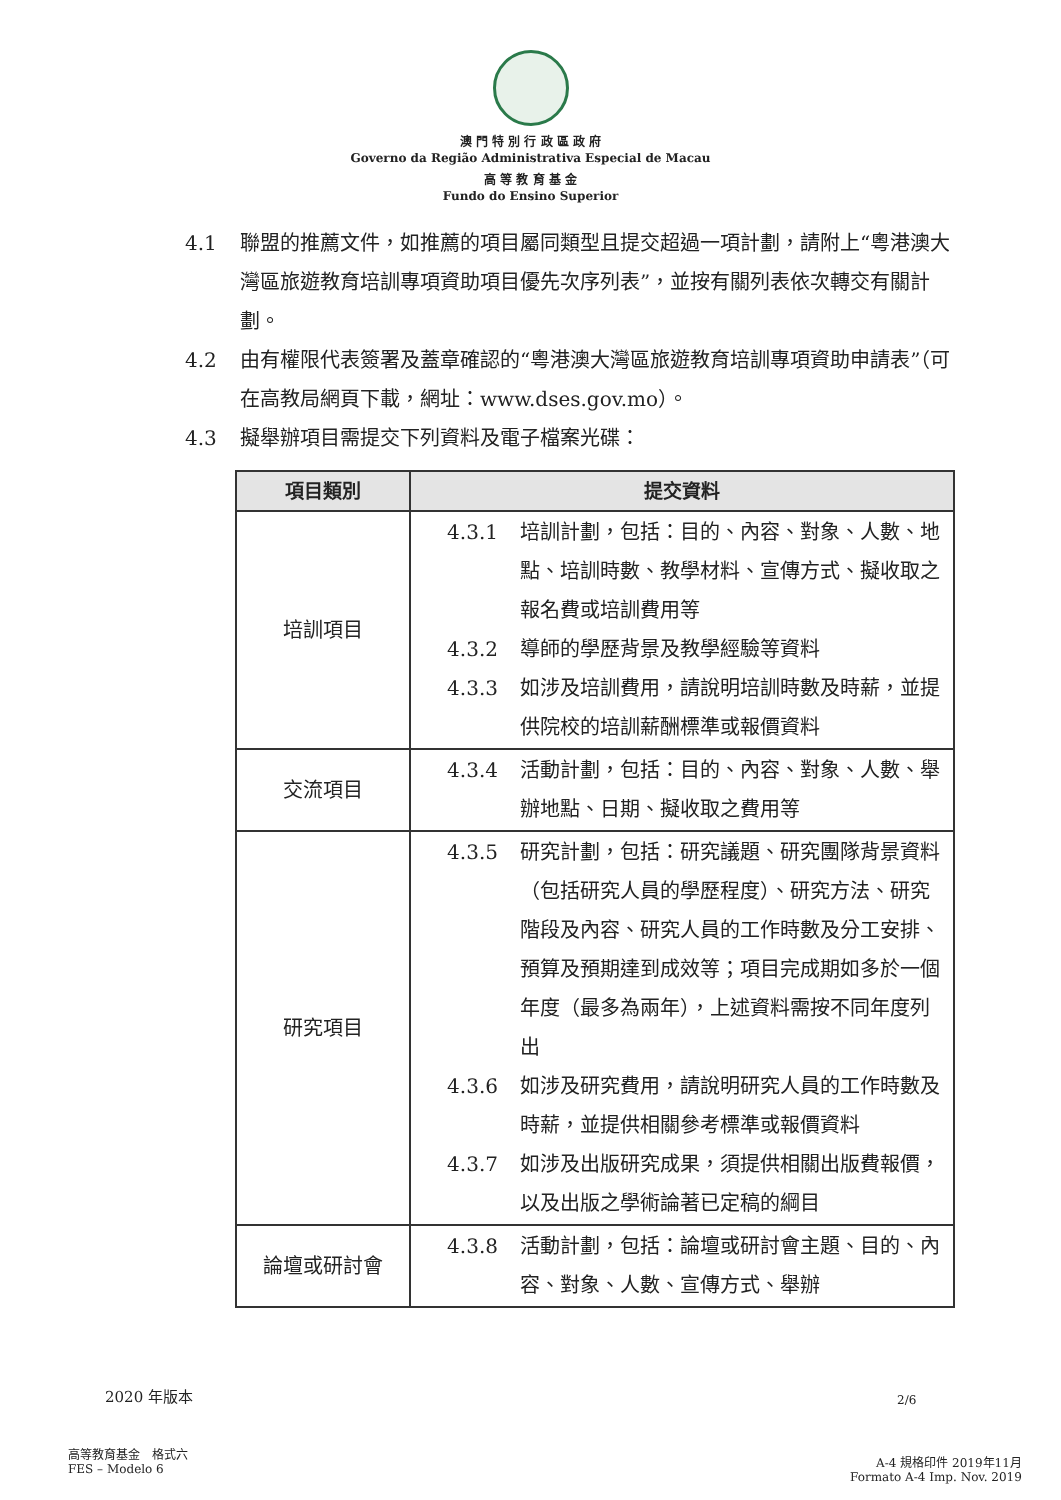澳 門 特 別 行 政 區 政 府
Governo da Região Administrativa Especial de Macau
高 等 教 育 基 金
Fundo do Ensino Superior
4.1 聯盟的推薦文件，如推薦的項目屬同類型且提交超過一項計劃，請附上“粵港澳大灣區旅遊教育培訓專項資助項目優先次序列表”，並按有關列表依次轉交有關計劃。
4.2 由有權限代表簽署及蓋章確認的“粵港澳大灣區旅遊教育培訓專項資助申請表”（可在高教局網頁下載，網址：www.dses.gov.mo）。
4.3 擬舉辦項目需提交下列資料及電子檔案光碟：
| 項目類別 | 提交資料 |
| --- | --- |
| 培訓項目 | 4.3.1 培訓計劃，包括：目的、內容、對象、人數、地點、培訓時數、教學材料、宣傳方式、擬收取之報名費或培訓費用等 4.3.2 導師的學歷背景及教學經驗等資料 4.3.3 如涉及培訓費用，請說明培訓時數及時薪，並提供院校的培訓薪酬標準或報價資料 |
| 交流項目 | 4.3.4 活動計劃，包括：目的、內容、對象、人數、舉辦地點、日期、擬收取之費用等 |
| 研究項目 | 4.3.5 研究計劃，包括：研究議題、研究團隊背景資料（包括研究人員的學歷程度）、研究方法、研究階段及內容、研究人員的工作時數及分工安排、預算及預期達到成效等；項目完成期如多於一個年度（最多為兩年），上述資料需按不同年度列出 4.3.6 如涉及研究費用，請說明研究人員的工作時數及時薪，並提供相關參考標準或報價資料 4.3.7 如涉及出版研究成果，須提供相關出版費報價，以及出版之學術論著已定稿的綱目 |
| 論壇或研討會 | 4.3.8 活動計劃，包括：論壇或研討會主題、目的、內容、對象、人數、宣傳方式、舉辦 |
2020 年版本 2/6
高等教育基金　格式六
FES – Modelo 6
A-4 規格印件 2019年11月
Formato A-4 Imp. Nov. 2019